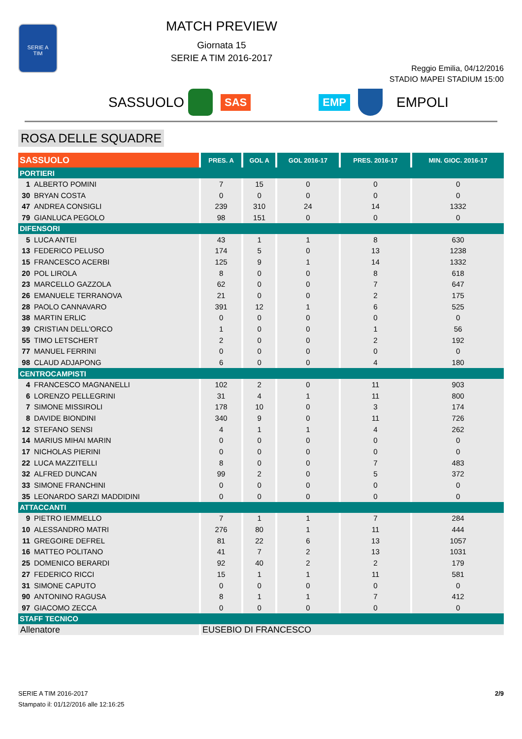SERIE A
TIM
MATCH PREVIEW
Giornata 15
SERIE A TIM 2016-2017
Reggio Emilia, 04/12/2016
STADIO MAPEI STADIUM 15:00
SASSUOLO SAS EMP EMPOLI
ROSA DELLE SQUADRE
| SASSUOLO | PRES. A | GOL A | GOL 2016-17 | PRES. 2016-17 | MIN. GIOC. 2016-17 |
| --- | --- | --- | --- | --- | --- |
| PORTIERI | | | | | |
| 1 ALBERTO POMINI | 7 | 15 | 0 | 0 | 0 |
| 30 BRYAN COSTA | 0 | 0 | 0 | 0 | 0 |
| 47 ANDREA CONSIGLI | 239 | 310 | 24 | 14 | 1332 |
| 79 GIANLUCA PEGOLO | 98 | 151 | 0 | 0 | 0 |
| DIFENSORI | | | | | |
| 5 LUCA ANTEI | 43 | 1 | 1 | 8 | 630 |
| 13 FEDERICO PELUSO | 174 | 5 | 0 | 13 | 1238 |
| 15 FRANCESCO ACERBI | 125 | 9 | 1 | 14 | 1332 |
| 20 POL LIROLA | 8 | 0 | 0 | 8 | 618 |
| 23 MARCELLO GAZZOLA | 62 | 0 | 0 | 7 | 647 |
| 26 EMANUELE TERRANOVA | 21 | 0 | 0 | 2 | 175 |
| 28 PAOLO CANNAVARO | 391 | 12 | 1 | 6 | 525 |
| 38 MARTIN ERLIC | 0 | 0 | 0 | 0 | 0 |
| 39 CRISTIAN DELL'ORCO | 1 | 0 | 0 | 1 | 56 |
| 55 TIMO LETSCHERT | 2 | 0 | 0 | 2 | 192 |
| 77 MANUEL FERRINI | 0 | 0 | 0 | 0 | 0 |
| 98 CLAUD ADJAPONG | 6 | 0 | 0 | 4 | 180 |
| CENTROCAMPISTI | | | | | |
| 4 FRANCESCO MAGNANELLI | 102 | 2 | 0 | 11 | 903 |
| 6 LORENZO PELLEGRINI | 31 | 4 | 1 | 11 | 800 |
| 7 SIMONE MISSIROLI | 178 | 10 | 0 | 3 | 174 |
| 8 DAVIDE BIONDINI | 340 | 9 | 0 | 11 | 726 |
| 12 STEFANO SENSI | 4 | 1 | 1 | 4 | 262 |
| 14 MARIUS MIHAI MARIN | 0 | 0 | 0 | 0 | 0 |
| 17 NICHOLAS PIERINI | 0 | 0 | 0 | 0 | 0 |
| 22 LUCA MAZZITELLI | 8 | 0 | 0 | 7 | 483 |
| 32 ALFRED DUNCAN | 99 | 2 | 0 | 5 | 372 |
| 33 SIMONE FRANCHINI | 0 | 0 | 0 | 0 | 0 |
| 35 LEONARDO SARZI MADDIDINI | 0 | 0 | 0 | 0 | 0 |
| ATTACCANTI | | | | | |
| 9 PIETRO IEMMELLO | 7 | 1 | 1 | 7 | 284 |
| 10 ALESSANDRO MATRI | 276 | 80 | 1 | 11 | 444 |
| 11 GREGOIRE DEFREL | 81 | 22 | 6 | 13 | 1057 |
| 16 MATTEO POLITANO | 41 | 7 | 2 | 13 | 1031 |
| 25 DOMENICO BERARDI | 92 | 40 | 2 | 2 | 179 |
| 27 FEDERICO RICCI | 15 | 1 | 1 | 11 | 581 |
| 31 SIMONE CAPUTO | 0 | 0 | 0 | 0 | 0 |
| 90 ANTONINO RAGUSA | 8 | 1 | 1 | 7 | 412 |
| 97 GIACOMO ZECCA | 0 | 0 | 0 | 0 | 0 |
| STAFF TECNICO | | | | | |
| Allenatore | EUSEBIO DI FRANCESCO | | | | |
SERIE A TIM 2016-2017
Stampato il: 01/12/2016 alle 12:16:25
2/9